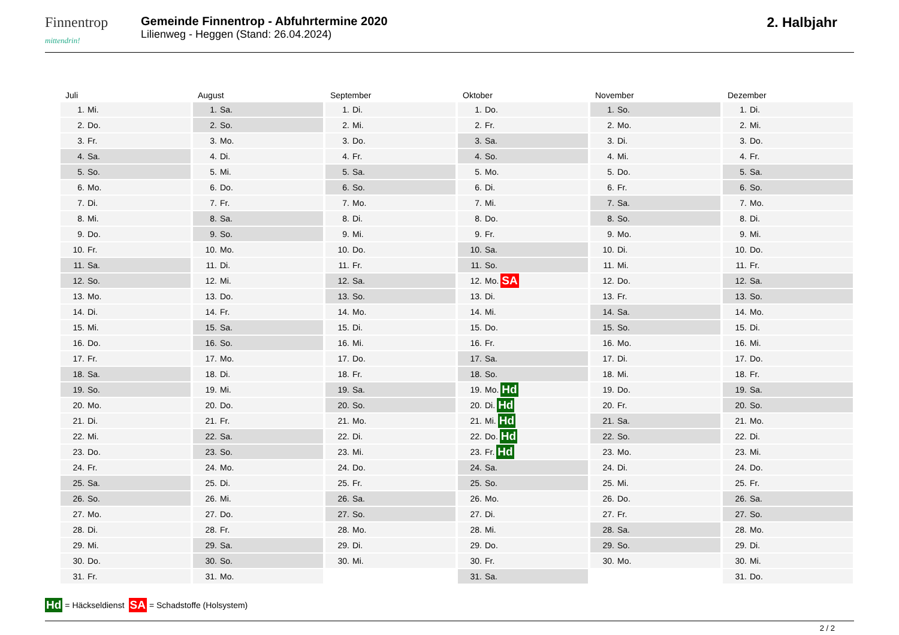Finnentrop
mittendrin!
Gemeinde Finnentrop - Abfuhrtermine 2020
Lilienweg - Heggen (Stand: 26.04.2024)
2. Halbjahr
Juli
1. Mi.
2. Do.
3. Fr.
4. Sa.
5. So.
6. Mo.
7. Di.
8. Mi.
9. Do.
10. Fr.
11. Sa.
12. So.
13. Mo.
14. Di.
15. Mi.
16. Do.
17. Fr.
18. Sa.
19. So.
20. Mo.
21. Di.
22. Mi.
23. Do.
24. Fr.
25. Sa.
26. So.
27. Mo.
28. Di.
29. Mi.
30. Do.
31. Fr.
August
1. Sa.
2. So.
3. Mo.
4. Di.
5. Mi.
6. Do.
7. Fr.
8. Sa.
9. So.
10. Mo.
11. Di.
12. Mi.
13. Do.
14. Fr.
15. Sa.
16. So.
17. Mo.
18. Di.
19. Mi.
20. Do.
21. Fr.
22. Sa.
23. So.
24. Mo.
25. Di.
26. Mi.
27. Do.
28. Fr.
29. Sa.
30. So.
31. Mo.
September
1. Di.
2. Mi.
3. Do.
4. Fr.
5. Sa.
6. So.
7. Mo.
8. Di.
9. Mi.
10. Do.
11. Fr.
12. Sa.
13. So.
14. Mo.
15. Di.
16. Mi.
17. Do.
18. Fr.
19. Sa.
20. So.
21. Mo.
22. Di.
23. Mi.
24. Do.
25. Fr.
26. Sa.
27. So.
28. Mo.
29. Di.
30. Mi.
Oktober
1. Do.
2. Fr.
3. Sa.
4. So.
5. Mo.
6. Di.
7. Mi.
8. Do.
9. Fr.
10. Sa.
11. So.
12. Mo. SA
13. Di.
14. Mi.
15. Do.
16. Fr.
17. Sa.
18. So.
19. Mo. Hd
20. Di. Hd
21. Mi. Hd
22. Do. Hd
23. Fr. Hd
24. Sa.
25. So.
26. Mo.
27. Di.
28. Mi.
29. Do.
30. Fr.
31. Sa.
November
1. So.
2. Mo.
3. Di.
4. Mi.
5. Do.
6. Fr.
7. Sa.
8. So.
9. Mo.
10. Di.
11. Mi.
12. Do.
13. Fr.
14. Sa.
15. So.
16. Mo.
17. Di.
18. Mi.
19. Do.
20. Fr.
21. Sa.
22. So.
23. Mo.
24. Di.
25. Mi.
26. Do.
27. Fr.
28. Sa.
29. So.
30. Mo.
Dezember
1. Di.
2. Mi.
3. Do.
4. Fr.
5. Sa.
6. So.
7. Mo.
8. Di.
9. Mi.
10. Do.
11. Fr.
12. Sa.
13. So.
14. Mo.
15. Di.
16. Mi.
17. Do.
18. Fr.
19. Sa.
20. So.
21. Mo.
22. Di.
23. Mi.
24. Do.
25. Fr.
26. Sa.
27. So.
28. Mo.
29. Di.
30. Mi.
31. Do.
Hd = Häckseldienst SA = Schadstoffe (Holsystem)
2 / 2